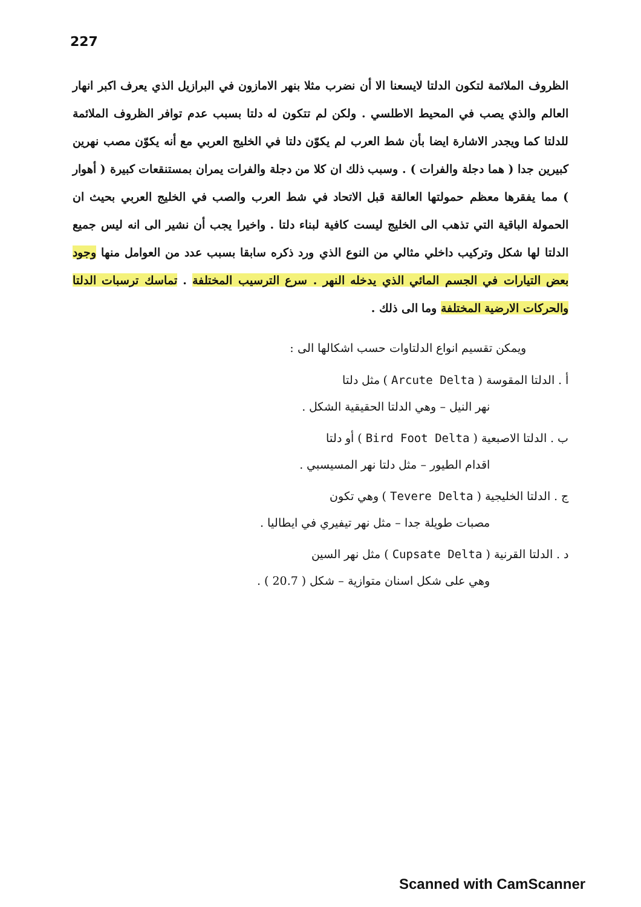227
الظروف الملائمة لتكون الدلتا لايسعنا الا أن نضرب مثلا بنهر الامازون في البرازيل الذي يعرف اكبر انهار العالم والذي يصب في المحيط الاطلسي . ولكن لم تتكون له دلتا بسبب عدم توافر الظروف الملائمة للدلتا كما ويجدر الاشارة ايضا بأن شط العرب لم يكوّن دلتا في الخليج العربي مع أنه يكوّن مصب نهرين كبيرين جدا ( هما دجلة والفرات ) . وسبب ذلك ان كلا من دجلة والفرات يمران بمستنقعات كبيرة ( أهوار ) مما يفقرها معظم حمولتها العالقة قبل الاتحاد في شط العرب والصب في الخليج العربي بحيث ان الحمولة الباقية التي تذهب الى الخليج ليست كافية لبناء دلتا . واخيرا يجب أن نشير الى انه ليس جميع الدلتا لها شكل وتركيب داخلي مثالي من النوع الذي ورد ذكره سابقا بسبب عدد من العوامل منها وجود بعض التيارات في الجسم المائي الذي يدخله النهر . سرع الترسيب المختلفة . تماسك ترسبات الدلتا والحركات الارضية المختلفة وما الى ذلك .
ويمكن تقسيم انواع الدلتاوات حسب اشكالها الى :
أ . الدلتا المقوسة ( Arcute Delta ) مثل دلتا
نهر النيل – وهي الدلتا الحقيقية الشكل .
ب . الدلتا الاصبعية ( Bird Foot Delta ) أو دلتا
اقدام الطيور – مثل دلتا نهر المسيسبي .
ج . الدلتا الخليجية ( Tevere Delta ) وهي تكون
مصبات طويلة جدا – مثل نهر تيفيري في ايطاليا .
د . الدلتا القرنية ( Cupsate Delta ) مثل نهر السين
وهي على شكل اسنان متوازية – شكل ( 20.7 ) .
Scanned with CamScanner